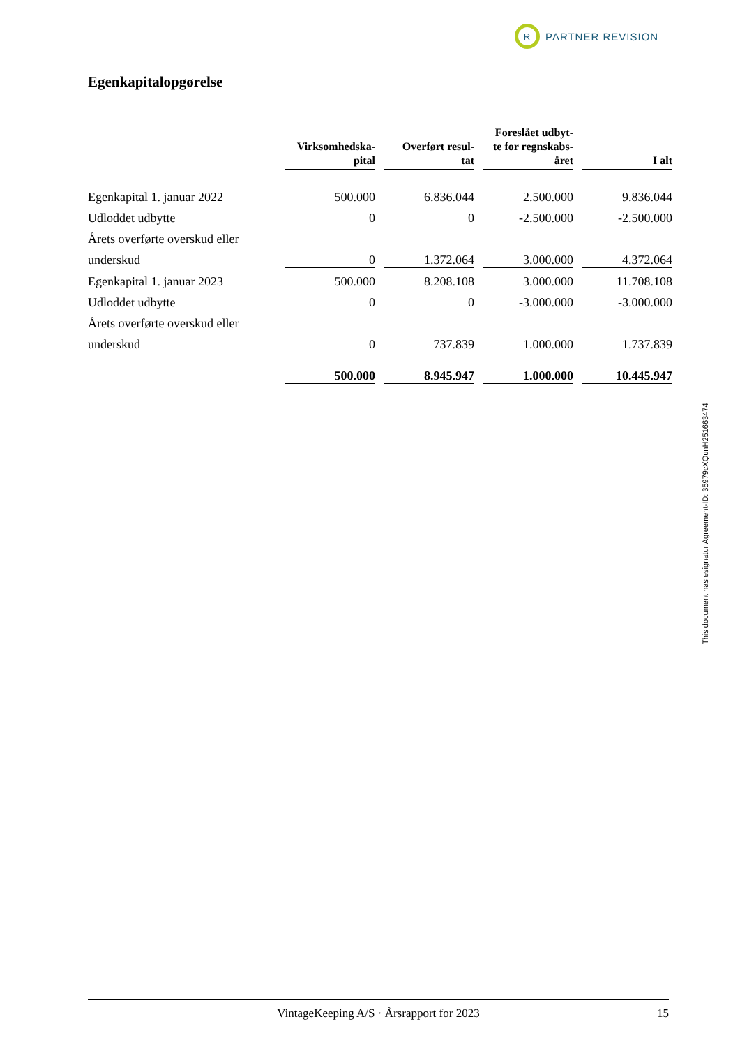R
PARTNER REVISION
Egenkapitalopgørelse
| | Virksomhedska- pital | | Overført resul- tat | | Foreslået udbyt- te for regnskabs- året | | I alt |
| Egenkapital 1. januar 2022 | 500.000 | | 6.836.044 | | 2.500.000 | | 9.836.044 |
| Udloddet udbytte | 0 | | 0 | | -2.500.000 | | -2.500.000 |
| Årets overførte overskud eller | | | | | | | |
| underskud | 0 | | 1.372.064 | | 3.000.000 | | 4.372.064 |
| Egenkapital 1. januar 2023 | 500.000 | | 8.208.108 | | 3.000.000 | | 11.708.108 |
| Udloddet udbytte | 0 | | 0 | | -3.000.000 | | -3.000.000 |
| Årets overførte overskud eller | | | | | | | |
| underskud | 0 | | 737.839 | | 1.000.000 | | 1.737.839 |
| | 500.000 | | 8.945.947 | | 1.000.000 | | 10.445.947 |
This document has esignatur Agreement-ID: 35979cXQunH251663474
VintageKeeping A/S · Årsrapport for 2023 15